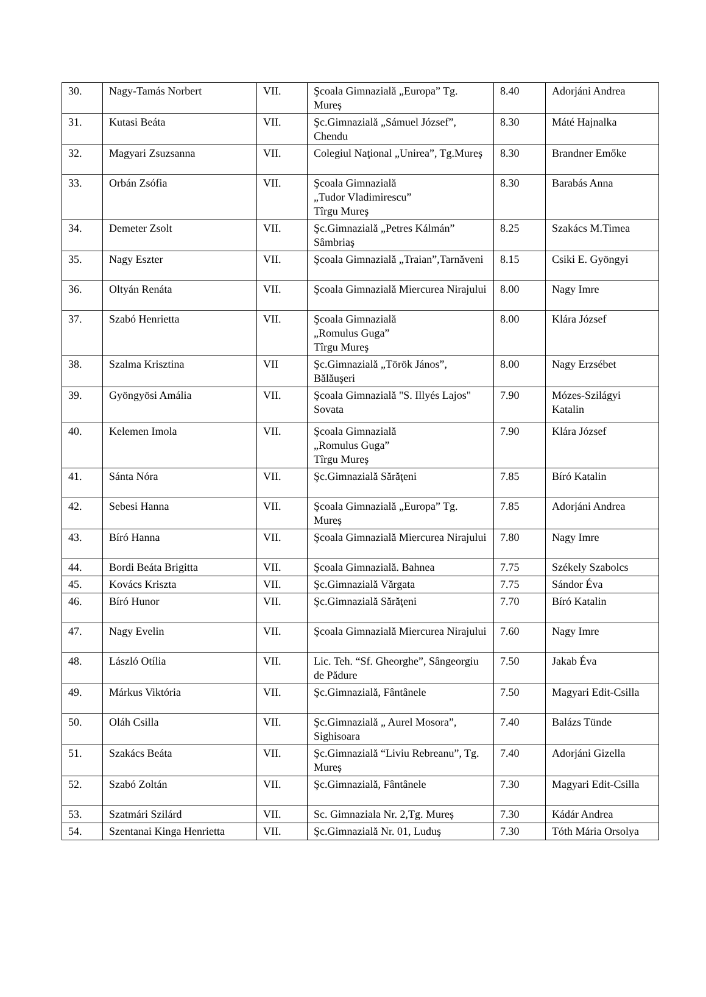| 30. | Nagy-Tamás Norbert | VII. | Şcoala Gimnazială „Europa” Tg. Mureș | 8.40 | Adorjáni Andrea |
| 31. | Kutasi Beáta | VII. | Şc.Gimnazială „Sámuel József”, Chendu | 8.30 | Máté Hajnalka |
| 32. | Magyari Zsuzsanna | VII. | Colegiul Naţional „Unirea”, Tg.Mureş | 8.30 | Brandner Emőke |
| 33. | Orbán Zsófia | VII. | Şcoala Gimnazială „Tudor Vladimirescu” Tîrgu Mureş | 8.30 | Barabás Anna |
| 34. | Demeter Zsolt | VII. | Şc.Gimnazială „Petres Kálmán” Sâmbriaş | 8.25 | Szakács M.Timea |
| 35. | Nagy Eszter | VII. | Şcoala Gimnazială „Traian”,Tarnăveni | 8.15 | Csiki E. Gyöngyi |
| 36. | Oltyán Renáta | VII. | Şcoala Gimnazială Miercurea Nirajului | 8.00 | Nagy Imre |
| 37. | Szabó Henrietta | VII. | Şcoala Gimnazială „Romulus Guga” Tîrgu Mureş | 8.00 | Klára József |
| 38. | Szalma Krisztina | VII | Şc.Gimnazială „Török János”, Bălăuşeri | 8.00 | Nagy Erzsébet |
| 39. | Gyöngyösi Amália | VII. | Şcoala Gimnazială "S. Illyés Lajos" Sovata | 7.90 | Mózes-Szilágyi Katalin |
| 40. | Kelemen Imola | VII. | Şcoala Gimnazială „Romulus Guga” Tîrgu Mureş | 7.90 | Klára József |
| 41. | Sánta Nóra | VII. | Şc.Gimnazială Sărăţeni | 7.85 | Bíró Katalin |
| 42. | Sebesi Hanna | VII. | Şcoala Gimnazială „Europa” Tg. Mureș | 7.85 | Adorjáni Andrea |
| 43. | Bíró Hanna | VII. | Şcoala Gimnazială Miercurea Nirajului | 7.80 | Nagy Imre |
| 44. | Bordi Beáta Brigitta | VII. | Şcoala Gimnazială. Bahnea | 7.75 | Székely Szabolcs |
| 45. | Kovács Kriszta | VII. | Şc.Gimnazială Vărgata | 7.75 | Sándor Éva |
| 46. | Bíró Hunor | VII. | Şc.Gimnazială Sărăţeni | 7.70 | Bíró Katalin |
| 47. | Nagy Evelin | VII. | Şcoala Gimnazială Miercurea Nirajului | 7.60 | Nagy Imre |
| 48. | László Otília | VII. | Lic. Teh. “Sf. Gheorghe”, Sângeorgiu de Pădure | 7.50 | Jakab Éva |
| 49. | Márkus Viktória | VII. | Şc.Gimnazială, Fântânele | 7.50 | Magyari Edit-Csilla |
| 50. | Oláh Csilla | VII. | Şc.Gimnazială „ Aurel Mosora”, Sighisoara | 7.40 | Balázs Tünde |
| 51. | Szakács Beáta | VII. | Şc.Gimnazială “Liviu Rebreanu”, Tg. Mureș | 7.40 | Adorjáni Gizella |
| 52. | Szabó Zoltán | VII. | Şc.Gimnazială, Fântânele | 7.30 | Magyari Edit-Csilla |
| 53. | Szatmári Szilárd | VII. | Sc. Gimnaziala Nr. 2,Tg. Mureș | 7.30 | Kádár Andrea |
| 54. | Szentanai Kinga Henrietta | VII. | Şc.Gimnazială Nr. 01, Luduş | 7.30 | Tóth Mária Orsolya |